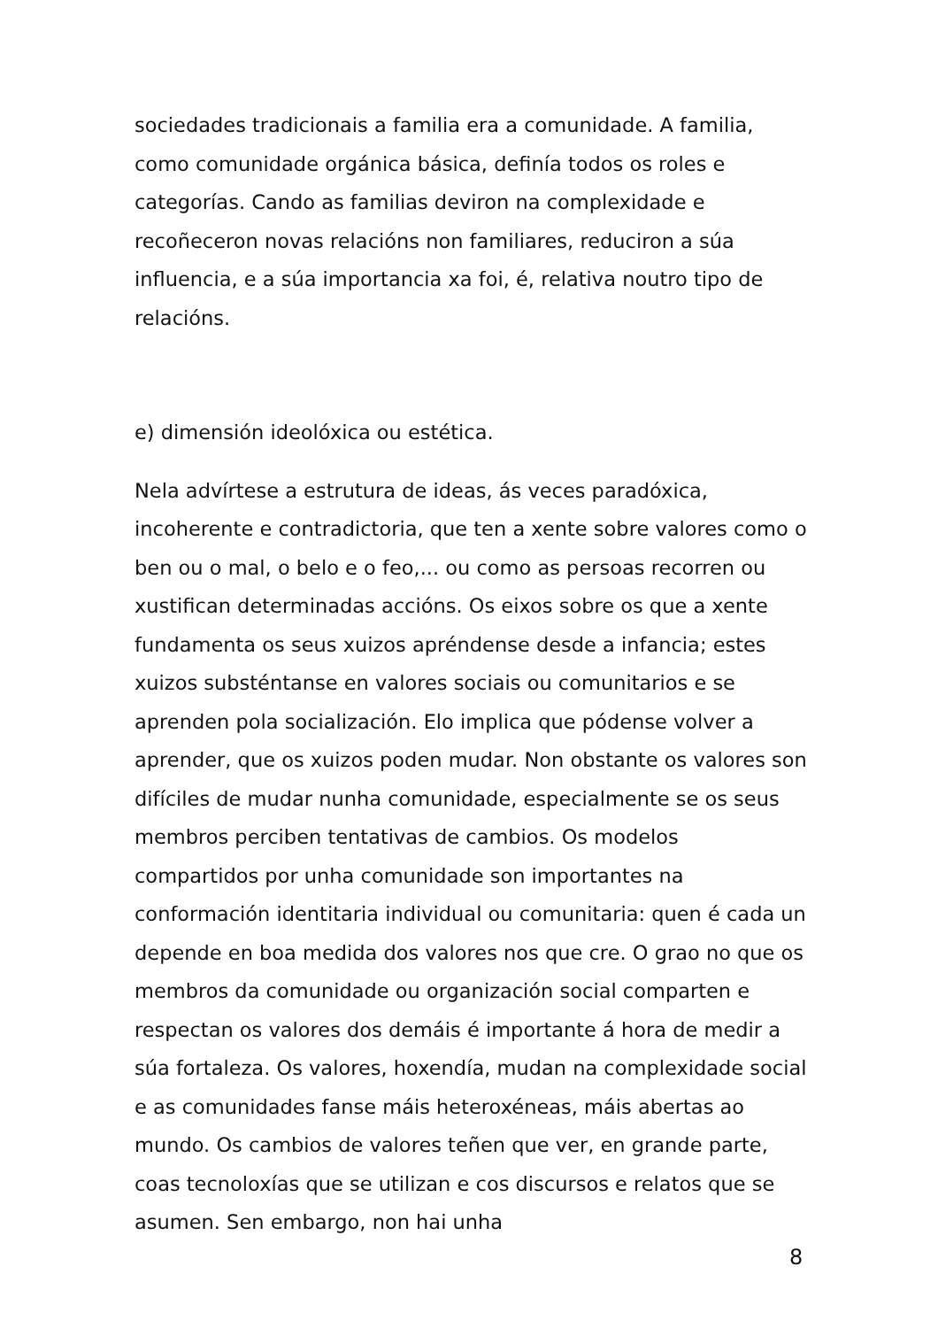sociedades tradicionais a familia era a comunidade. A familia, como comunidade orgánica básica, definía todos os roles e categorías. Cando as familias deviron na complexidade e recoñeceron novas relacións non familiares, reduciron a súa influencia, e a súa importancia xa foi, é, relativa noutro tipo de relacións.
e) dimensión ideolóxica ou estética.
Nela advírtese a estrutura de ideas, ás veces paradóxica, incoherente e contradictoria, que ten a xente sobre valores como o ben ou o mal, o belo e o feo,... ou como as persoas recorren ou xustifican determinadas accións. Os eixos sobre os que a xente fundamenta os seus xuizos apréndense desde a infancia; estes xuizos substéntanse en valores sociais ou comunitarios e se aprenden pola socialización. Elo implica que pódense volver a aprender, que os xuizos poden mudar. Non obstante os valores son difíciles de mudar nunha comunidade, especialmente se os seus membros perciben tentativas de cambios. Os modelos compartidos por unha comunidade son importantes na conformación identitaria individual ou comunitaria: quen é cada un depende en boa medida dos valores nos que cre. O grao no que os membros da comunidade ou organización social comparten e respectan os valores dos demáis é importante á hora de medir a súa fortaleza. Os valores, hoxendía, mudan na complexidade social e as comunidades fanse máis heteroxéneas, máis abertas ao mundo. Os cambios de valores teñen que ver, en grande parte, coas tecnoloxías que se utilizan e cos discursos e relatos que se asumen. Sen embargo, non hai unha
8